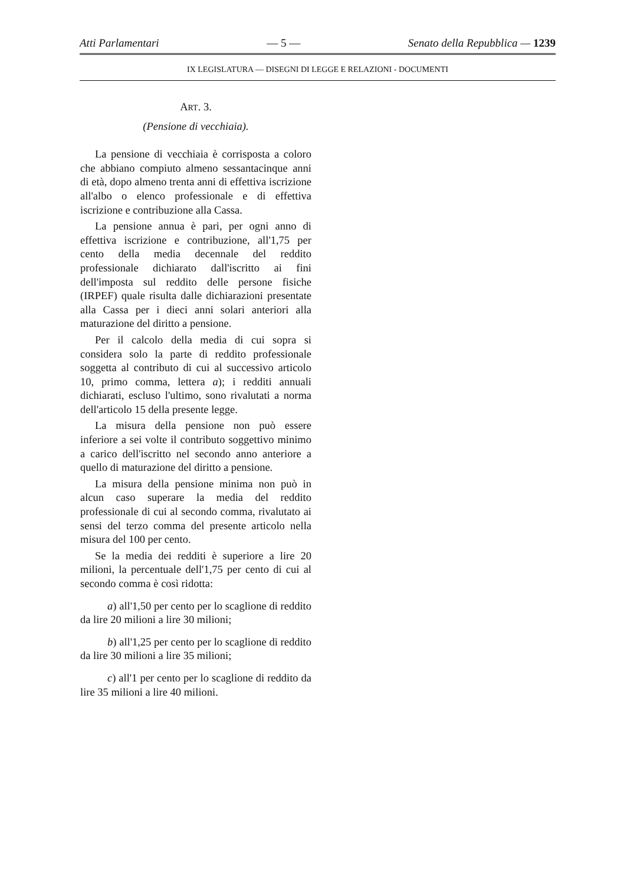Atti Parlamentari — 5 — Senato della Repubblica — 1239
IX LEGISLATURA — DISEGNI DI LEGGE E RELAZIONI - DOCUMENTI
ART. 3.
(Pensione di vecchiaia).
La pensione di vecchiaia è corrisposta a coloro che abbiano compiuto almeno sessantacinque anni di età, dopo almeno trenta anni di effettiva iscrizione all'albo o elenco professionale e di effettiva iscrizione e contribuzione alla Cassa.
La pensione annua è pari, per ogni anno di effettiva iscrizione e contribuzione, all'1,75 per cento della media decennale del reddito professionale dichiarato dall'iscritto ai fini dell'imposta sul reddito delle persone fisiche (IRPEF) quale risulta dalle dichiarazioni presentate alla Cassa per i dieci anni solari anteriori alla maturazione del diritto a pensione.
Per il calcolo della media di cui sopra si considera solo la parte di reddito professionale soggetta al contributo di cui al successivo articolo 10, primo comma, lettera a); i redditi annuali dichiarati, escluso l'ultimo, sono rivalutati a norma dell'articolo 15 della presente legge.
La misura della pensione non può essere inferiore a sei volte il contributo soggettivo minimo a carico dell'iscritto nel secondo anno anteriore a quello di maturazione del diritto a pensione.
La misura della pensione minima non può in alcun caso superare la media del reddito professionale di cui al secondo comma, rivalutato ai sensi del terzo comma del presente articolo nella misura del 100 per cento.
Se la media dei redditi è superiore a lire 20 milioni, la percentuale dell'1,75 per cento di cui al secondo comma è così ridotta:
a) all'1,50 per cento per lo scaglione di reddito da lire 20 milioni a lire 30 milioni;
b) all'1,25 per cento per lo scaglione di reddito da lire 30 milioni a lire 35 milioni;
c) all'1 per cento per lo scaglione di reddito da lire 35 milioni a lire 40 milioni.